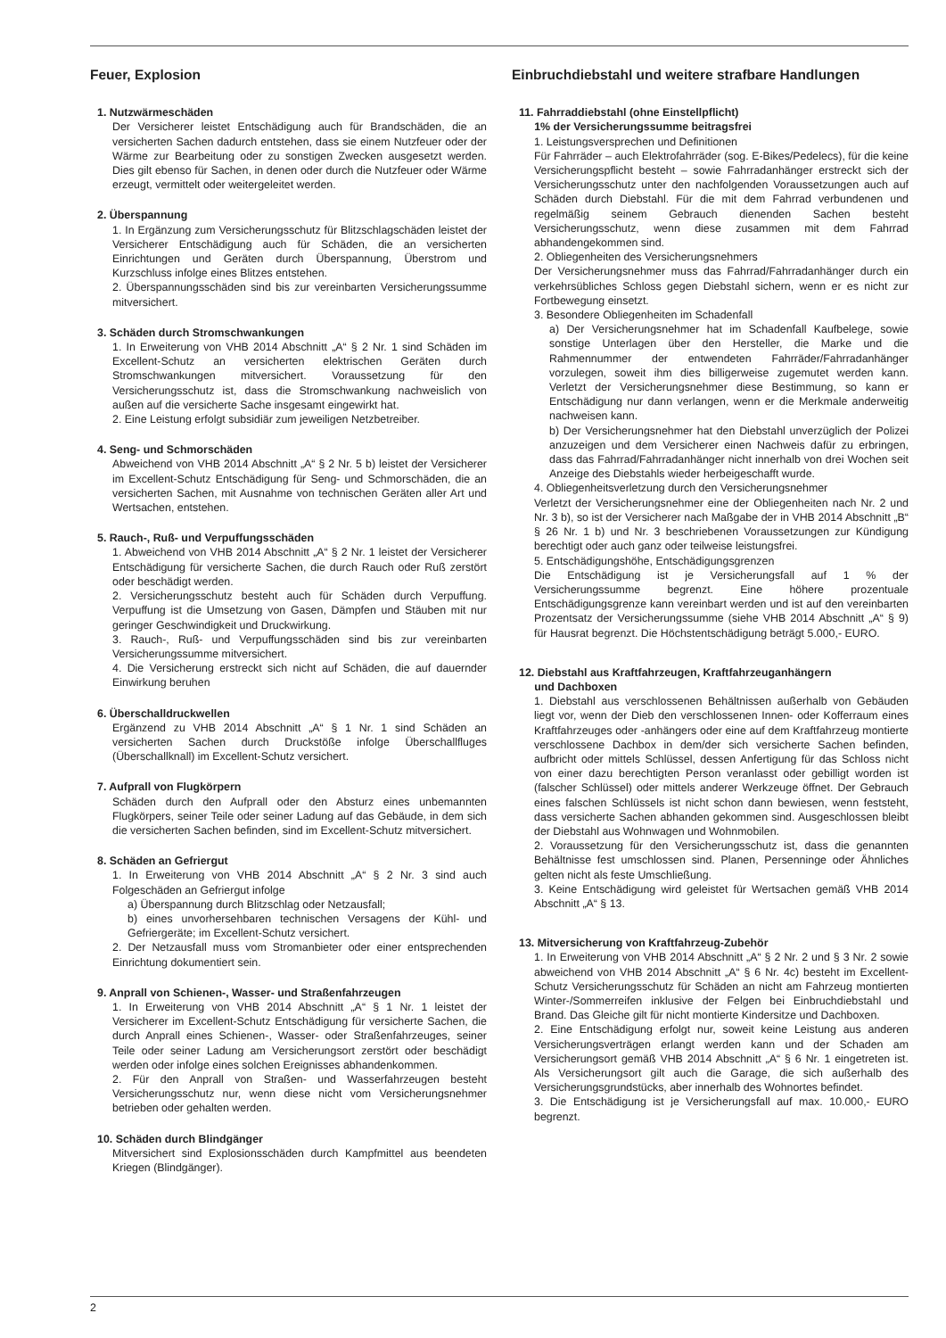Feuer, Explosion
1. Nutzwärmeschäden
Der Versicherer leistet Entschädigung auch für Brandschäden, die an versicherten Sachen dadurch entstehen, dass sie einem Nutzfeuer oder der Wärme zur Bearbeitung oder zu sonstigen Zwecken ausgesetzt werden. Dies gilt ebenso für Sachen, in denen oder durch die Nutzfeuer oder Wärme erzeugt, vermittelt oder weitergeleitet werden.
2. Überspannung
1. In Ergänzung zum Versicherungsschutz für Blitzschlagschäden leistet der Versicherer Entschädigung auch für Schäden, die an versicherten Einrichtungen und Geräten durch Überspannung, Überstrom und Kurzschluss infolge eines Blitzes entstehen.
2. Überspannungsschäden sind bis zur vereinbarten Versicherungssumme mitversichert.
3. Schäden durch Stromschwankungen
1. In Erweiterung von VHB 2014 Abschnitt „A“ § 2 Nr. 1 sind Schäden im Excellent-Schutz an versicherten elektrischen Geräten durch Stromschwankungen mitversichert. Voraussetzung für den Versicherungsschutz ist, dass die Stromschwankung nachweislich von außen auf die versicherte Sache insgesamt eingewirkt hat.
2. Eine Leistung erfolgt subsidiär zum jeweiligen Netzbetreiber.
4. Seng- und Schmorschäden
Abweichend von VHB 2014 Abschnitt „A“ § 2 Nr. 5 b) leistet der Versicherer im Excellent-Schutz Entschädigung für Seng- und Schmorschäden, die an versicherten Sachen, mit Ausnahme von technischen Geräten aller Art und Wertsachen, entstehen.
5. Rauch-, Ruß- und Verpuffungsschäden
1. Abweichend von VHB 2014 Abschnitt „A“ § 2 Nr. 1 leistet der Versicherer Entschädigung für versicherte Sachen, die durch Rauch oder Ruß zerstört oder beschädigt werden.
2. Versicherungsschutz besteht auch für Schäden durch Verpuffung. Verpuffung ist die Umsetzung von Gasen, Dämpfen und Stäuben mit nur geringer Geschwindigkeit und Druckwirkung.
3. Rauch-, Ruß- und Verpuffungsschäden sind bis zur vereinbarten Versicherungssumme mitversichert.
4. Die Versicherung erstreckt sich nicht auf Schäden, die auf dauernder Einwirkung beruhen
6. Überschalldruckwellen
Ergänzend zu VHB 2014 Abschnitt „A“ § 1 Nr. 1 sind Schäden an versicherten Sachen durch Druckstöße infolge Überschallfluges (Überschallknall) im Excellent-Schutz versichert.
7. Aufprall von Flugkörpern
Schäden durch den Aufprall oder den Absturz eines unbemannten Flugkörpers, seiner Teile oder seiner Ladung auf das Gebäude, in dem sich die versicherten Sachen befinden, sind im Excellent-Schutz mitversichert.
8. Schäden an Gefriergut
1. In Erweiterung von VHB 2014 Abschnitt „A“ § 2 Nr. 3 sind auch Folgeschäden an Gefriergut infolge
a) Überspannung durch Blitzschlag oder Netzausfall;
b) eines unvorhersehbaren technischen Versagens der Kühl- und Gefriergeräte; im Excellent-Schutz versichert.
2. Der Netzausfall muss vom Stromanbieter oder einer entsprechenden Einrichtung dokumentiert sein.
9. Anprall von Schienen-, Wasser- und Straßenfahrzeugen
1. In Erweiterung von VHB 2014 Abschnitt „A“ § 1 Nr. 1 leistet der Versicherer im Excellent-Schutz Entschädigung für versicherte Sachen, die durch Anprall eines Schienen-, Wasser- oder Straßenfahrzeuges, seiner Teile oder seiner Ladung am Versicherungsort zerstört oder beschädigt werden oder infolge eines solchen Ereignisses abhandenkommen.
2. Für den Anprall von Straßen- und Wasserfahrzeugen besteht Versicherungsschutz nur, wenn diese nicht vom Versicherungsnehmer betrieben oder gehalten werden.
10. Schäden durch Blindgänger
Mitversichert sind Explosionsschäden durch Kampfmittel aus beendeten Kriegen (Blindgänger).
Einbruchdiebstahl und weitere strafbare Handlungen
11. Fahrraddiebstahl (ohne Einstellpflicht)
1% der Versicherungssumme beitragsfrei
1. Leistungsversprechen und Definitionen
Für Fahrräder – auch Elektrofahrräder (sog. E-Bikes/Pedelecs), für die keine Versicherungspflicht besteht – sowie Fahrradanhänger erstreckt sich der Versicherungsschutz unter den nachfolgenden Voraussetzungen auch auf Schäden durch Diebstahl. Für die mit dem Fahrrad verbundenen und regelmäßig seinem Gebrauch dienenden Sachen besteht Versicherungsschutz, wenn diese zusammen mit dem Fahrrad abhandengekommen sind.
2. Obliegenheiten des Versicherungsnehmers
Der Versicherungsnehmer muss das Fahrrad/Fahrradanhänger durch ein verkehrsübliches Schloss gegen Diebstahl sichern, wenn er es nicht zur Fortbewegung einsetzt.
3. Besondere Obliegenheiten im Schadenfall
a) Der Versicherungsnehmer hat im Schadenfall Kaufbelege, sowie sonstige Unterlagen über den Hersteller, die Marke und die Rahmennummer der entwendeten Fahrräder/Fahrradanhänger vorzulegen, soweit ihm dies billigerweise zugemutet werden kann. Verletzt der Versicherungsnehmer diese Bestimmung, so kann er Entschädigung nur dann verlangen, wenn er die Merkmale anderweitig nachweisen kann.
b) Der Versicherungsnehmer hat den Diebstahl unverzüglich der Polizei anzuzeigen und dem Versicherer einen Nachweis dafür zu erbringen, dass das Fahrrad/Fahrradanhänger nicht innerhalb von drei Wochen seit Anzeige des Diebstahls wieder herbeigeschafft wurde.
4. Obliegenheitsverletzung durch den Versicherungsnehmer
Verletzt der Versicherungsnehmer eine der Obliegenheiten nach Nr. 2 und Nr. 3 b), so ist der Versicherer nach Maßgabe der in VHB 2014 Abschnitt „B“ § 26 Nr. 1 b) und Nr. 3 beschriebenen Voraussetzungen zur Kündigung berechtigt oder auch ganz oder teilweise leistungsfrei.
5. Entschädigungshöhe, Entschädigungsgrenzen
Die Entschädigung ist je Versicherungsfall auf 1 % der Versicherungssumme begrenzt. Eine höhere prozentuale Entschädigungsgrenze kann vereinbart werden und ist auf den vereinbarten Prozentsatz der Versicherungssumme (siehe VHB 2014 Abschnitt „A“ § 9) für Hausrat begrenzt. Die Höchstentschädigung beträgt 5.000,- EURO.
12. Diebstahl aus Kraftfahrzeugen, Kraftfahrzeuganhängern
und Dachboxen
1. Diebstahl aus verschlossenen Behältnissen außerhalb von Gebäuden liegt vor, wenn der Dieb den verschlossenen Innen- oder Kofferraum eines Kraftfahrzeuges oder -anhängers oder eine auf dem Kraftfahrzeug montierte verschlossene Dachbox in dem/der sich versicherte Sachen befinden, aufbricht oder mittels Schlüssel, dessen Anfertigung für das Schloss nicht von einer dazu berechtigten Person veranlasst oder gebilligt worden ist (falscher Schlüssel) oder mittels anderer Werkzeuge öffnet. Der Gebrauch eines falschen Schlüssels ist nicht schon dann bewiesen, wenn feststeht, dass versicherte Sachen abhanden gekommen sind. Ausgeschlossen bleibt der Diebstahl aus Wohnwagen und Wohnmobilen.
2. Voraussetzung für den Versicherungsschutz ist, dass die genannten Behältnisse fest umschlossen sind. Planen, Persenninge oder Ähnliches gelten nicht als feste Umschließung.
3. Keine Entschädigung wird geleistet für Wertsachen gemäß VHB 2014 Abschnitt „A“ § 13.
13. Mitversicherung von Kraftfahrzeug-Zubehör
1. In Erweiterung von VHB 2014 Abschnitt „A“ § 2 Nr. 2 und § 3 Nr. 2 sowie abweichend von VHB 2014 Abschnitt „A“ § 6 Nr. 4c) besteht im Excellent-Schutz Versicherungsschutz für Schäden an nicht am Fahrzeug montierten Winter-/Sommerreifen inklusive der Felgen bei Einbruchdiebstahl und Brand. Das Gleiche gilt für nicht montierte Kindersitze und Dachboxen.
2. Eine Entschädigung erfolgt nur, soweit keine Leistung aus anderen Versicherungsverträgen erlangt werden kann und der Schaden am Versicherungsort gemäß VHB 2014 Abschnitt „A“ § 6 Nr. 1 eingetreten ist. Als Versicherungsort gilt auch die Garage, die sich außerhalb des Versicherungsgrundstücks, aber innerhalb des Wohnortes befindet.
3. Die Entschädigung ist je Versicherungsfall auf max. 10.000,- EURO begrenzt.
2